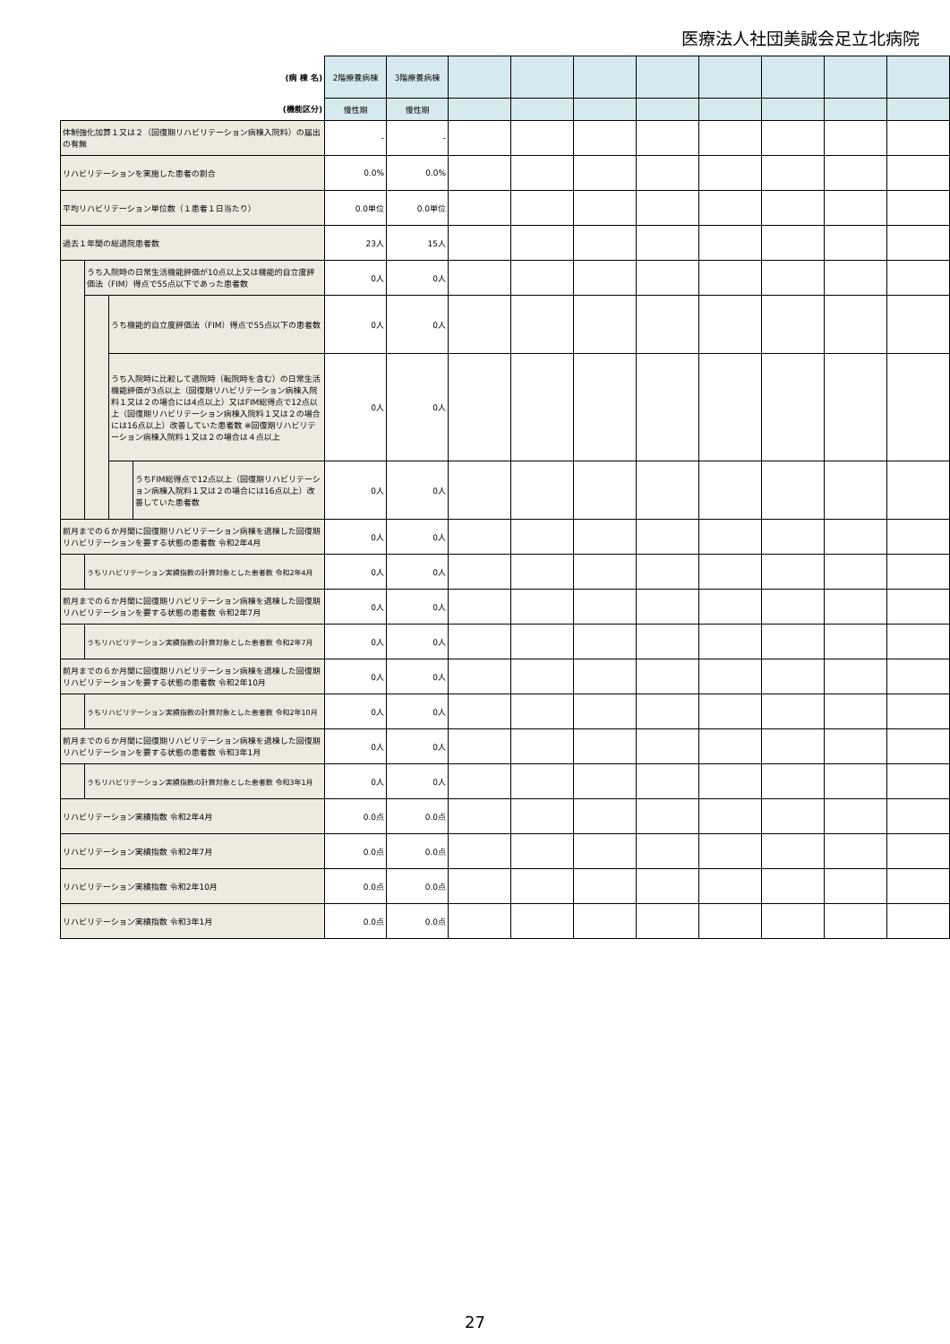医療法人社団美誠会足立北病院
| (病 棟 名) | | | | 2階療養病棟 | 3階療養病棟 | | | | | | | | |
| (機能区分) | | | | 慢性期 | 慢性期 | | | | | | | | |
| 体制強化加算１又は２（回復期リハビリテーション病棟入院料）の届出の有無 | | | | - | - | | | | | | | | |
| リハビリテーションを実施した患者の割合 | | | | 0.0% | 0.0% | | | | | | | | |
| 平均リハビリテーション単位数（１患者１日当たり） | | | | 0.0単位 | 0.0単位 | | | | | | | | |
| 過去１年間の総退院患者数 | | | | 23人 | 15人 | | | | | | | | |
| | うち入院時の日常生活機能評価が10点以上又は機能的自立度評価法（FIM）得点で55点以下であった患者数 | | | 0人 | 0人 | | | | | | | | |
| | | うち機能的自立度評価法（FIM）得点で55点以下の患者数 | | 0人 | 0人 | | | | | | | | |
| | | うち入院時に比較して退院時（転院時を含む）の日常生活機能評価が3点以上（回復期リハビリテーション病棟入院料１又は２の場合には4点以上）又はFIM総得点で12点以上（回復期リハビリテーション病棟入院料１又は２の場合には16点以上）改善していた患者数 ※回復期リハビリテーション病棟入院料１又は２の場合は４点以上 | | 0人 | 0人 | | | | | | | | |
| | | | うちFIM総得点で12点以上（回復期リハビリテーション病棟入院料１又は２の場合には16点以上）改善していた患者数 | 0人 | 0人 | | | | | | | | |
| 前月までの６か月間に回復期リハビリテーション病棟を退棟した回復期リハビリテーションを要する状態の患者数 令和2年4月 | | | | 0人 | 0人 | | | | | | | | |
| | うちリハビリテーション実績指数の計算対象とした患者数 令和2年4月 | | | 0人 | 0人 | | | | | | | | |
| 前月までの６か月間に回復期リハビリテーション病棟を退棟した回復期リハビリテーションを要する状態の患者数 令和2年7月 | | | | 0人 | 0人 | | | | | | | | |
| | うちリハビリテーション実績指数の計算対象とした患者数 令和2年7月 | | | 0人 | 0人 | | | | | | | | |
| 前月までの６か月間に回復期リハビリテーション病棟を退棟した回復期リハビリテーションを要する状態の患者数 令和2年10月 | | | | 0人 | 0人 | | | | | | | | |
| | うちリハビリテーション実績指数の計算対象とした患者数 令和2年10月 | | | 0人 | 0人 | | | | | | | | |
| 前月までの６か月間に回復期リハビリテーション病棟を退棟した回復期リハビリテーションを要する状態の患者数 令和3年1月 | | | | 0人 | 0人 | | | | | | | | |
| | うちリハビリテーション実績指数の計算対象とした患者数 令和3年1月 | | | 0人 | 0人 | | | | | | | | |
| リハビリテーション実績指数 令和2年4月 | | | | 0.0点 | 0.0点 | | | | | | | | |
| リハビリテーション実績指数 令和2年7月 | | | | 0.0点 | 0.0点 | | | | | | | | |
| リハビリテーション実績指数 令和2年10月 | | | | 0.0点 | 0.0点 | | | | | | | | |
| リハビリテーション実績指数 令和3年1月 | | | | 0.0点 | 0.0点 | | | | | | | | |
27